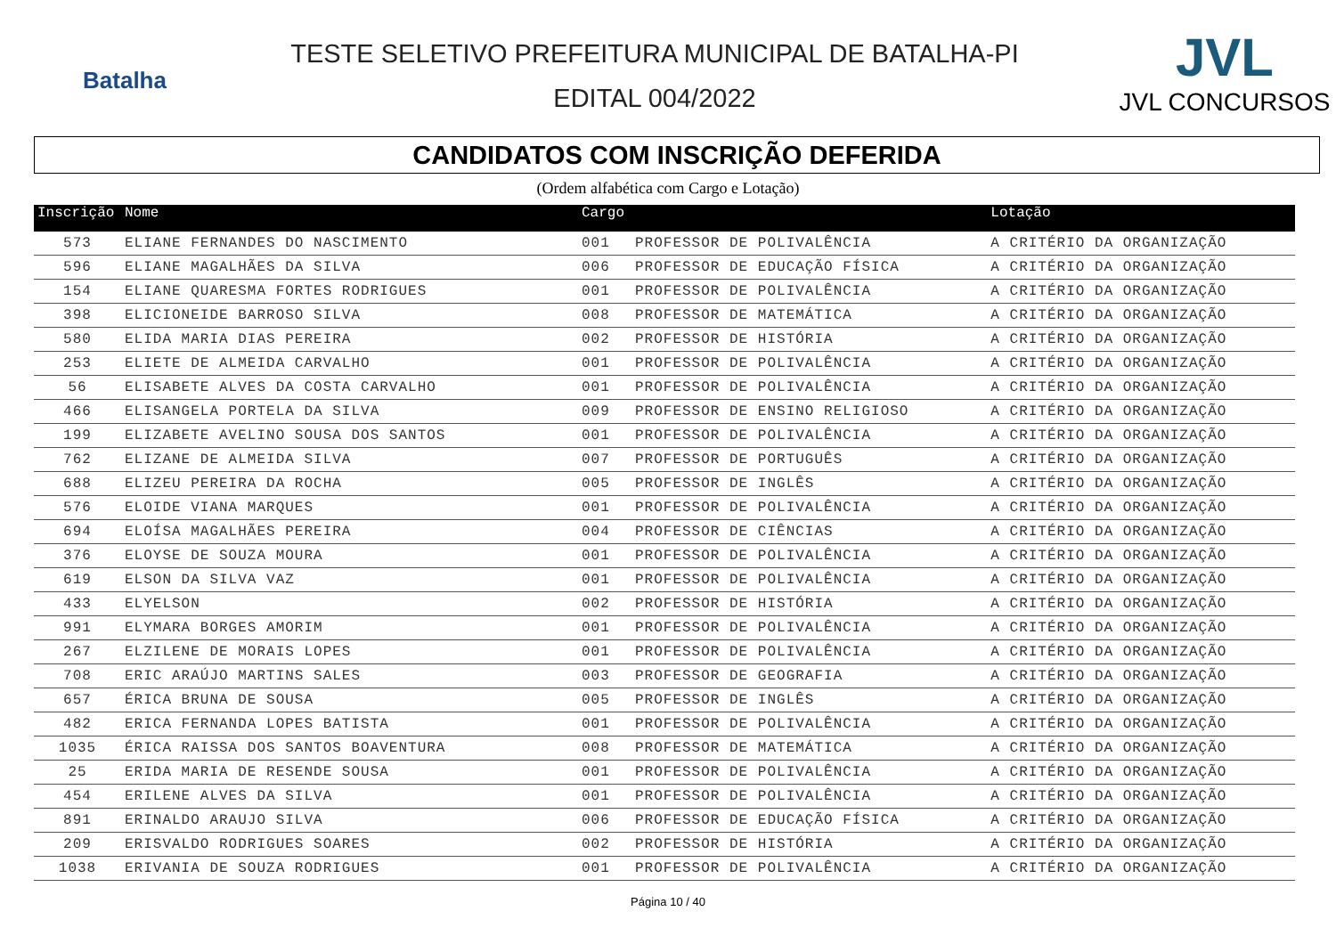Batalha
TESTE SELETIVO PREFEITURA MUNICIPAL DE BATALHA-PI
EDITAL 004/2022
JVL
JVL CONCURSOS
CANDIDATOS COM INSCRIÇÃO DEFERIDA
(Ordem alfabética com Cargo e Lotação)
| Inscrição | Nome | Cargo | | Lotação |
| --- | --- | --- | --- | --- |
| 573 | ELIANE FERNANDES DO NASCIMENTO | 001 | PROFESSOR DE POLIVALÊNCIA | A CRITÉRIO DA ORGANIZAÇÃO |
| 596 | ELIANE MAGALHÃES DA SILVA | 006 | PROFESSOR DE EDUCAÇÃO FÍSICA | A CRITÉRIO DA ORGANIZAÇÃO |
| 154 | ELIANE QUARESMA FORTES RODRIGUES | 001 | PROFESSOR DE POLIVALÊNCIA | A CRITÉRIO DA ORGANIZAÇÃO |
| 398 | ELICIONEIDE BARROSO SILVA | 008 | PROFESSOR DE MATEMÁTICA | A CRITÉRIO DA ORGANIZAÇÃO |
| 580 | ELIDA MARIA DIAS PEREIRA | 002 | PROFESSOR DE HISTÓRIA | A CRITÉRIO DA ORGANIZAÇÃO |
| 253 | ELIETE DE ALMEIDA CARVALHO | 001 | PROFESSOR DE POLIVALÊNCIA | A CRITÉRIO DA ORGANIZAÇÃO |
| 56 | ELISABETE ALVES DA COSTA CARVALHO | 001 | PROFESSOR DE POLIVALÊNCIA | A CRITÉRIO DA ORGANIZAÇÃO |
| 466 | ELISANGELA PORTELA DA SILVA | 009 | PROFESSOR DE ENSINO RELIGIOSO | A CRITÉRIO DA ORGANIZAÇÃO |
| 199 | ELIZABETE AVELINO SOUSA DOS SANTOS | 001 | PROFESSOR DE POLIVALÊNCIA | A CRITÉRIO DA ORGANIZAÇÃO |
| 762 | ELIZANE DE ALMEIDA SILVA | 007 | PROFESSOR DE PORTUGUÊS | A CRITÉRIO DA ORGANIZAÇÃO |
| 688 | ELIZEU PEREIRA DA ROCHA | 005 | PROFESSOR DE INGLÊS | A CRITÉRIO DA ORGANIZAÇÃO |
| 576 | ELOIDE VIANA MARQUES | 001 | PROFESSOR DE POLIVALÊNCIA | A CRITÉRIO DA ORGANIZAÇÃO |
| 694 | ELOÍSA MAGALHÃES PEREIRA | 004 | PROFESSOR DE CIÊNCIAS | A CRITÉRIO DA ORGANIZAÇÃO |
| 376 | ELOYSE DE SOUZA MOURA | 001 | PROFESSOR DE POLIVALÊNCIA | A CRITÉRIO DA ORGANIZAÇÃO |
| 619 | ELSON DA SILVA VAZ | 001 | PROFESSOR DE POLIVALÊNCIA | A CRITÉRIO DA ORGANIZAÇÃO |
| 433 | ELYELSON | 002 | PROFESSOR DE HISTÓRIA | A CRITÉRIO DA ORGANIZAÇÃO |
| 991 | ELYMARA BORGES AMORIM | 001 | PROFESSOR DE POLIVALÊNCIA | A CRITÉRIO DA ORGANIZAÇÃO |
| 267 | ELZILENE DE MORAIS LOPES | 001 | PROFESSOR DE POLIVALÊNCIA | A CRITÉRIO DA ORGANIZAÇÃO |
| 708 | ERIC ARAÚJO MARTINS SALES | 003 | PROFESSOR DE GEOGRAFIA | A CRITÉRIO DA ORGANIZAÇÃO |
| 657 | ÉRICA BRUNA DE SOUSA | 005 | PROFESSOR DE INGLÊS | A CRITÉRIO DA ORGANIZAÇÃO |
| 482 | ERICA FERNANDA LOPES BATISTA | 001 | PROFESSOR DE POLIVALÊNCIA | A CRITÉRIO DA ORGANIZAÇÃO |
| 1035 | ÉRICA RAISSA DOS SANTOS BOAVENTURA | 008 | PROFESSOR DE MATEMÁTICA | A CRITÉRIO DA ORGANIZAÇÃO |
| 25 | ERIDA MARIA DE RESENDE SOUSA | 001 | PROFESSOR DE POLIVALÊNCIA | A CRITÉRIO DA ORGANIZAÇÃO |
| 454 | ERILENE ALVES DA SILVA | 001 | PROFESSOR DE POLIVALÊNCIA | A CRITÉRIO DA ORGANIZAÇÃO |
| 891 | ERINALDO ARAUJO SILVA | 006 | PROFESSOR DE EDUCAÇÃO FÍSICA | A CRITÉRIO DA ORGANIZAÇÃO |
| 209 | ERISVALDO RODRIGUES SOARES | 002 | PROFESSOR DE HISTÓRIA | A CRITÉRIO DA ORGANIZAÇÃO |
| 1038 | ERIVANIA DE SOUZA RODRIGUES | 001 | PROFESSOR DE POLIVALÊNCIA | A CRITÉRIO DA ORGANIZAÇÃO |
Página 10 / 40